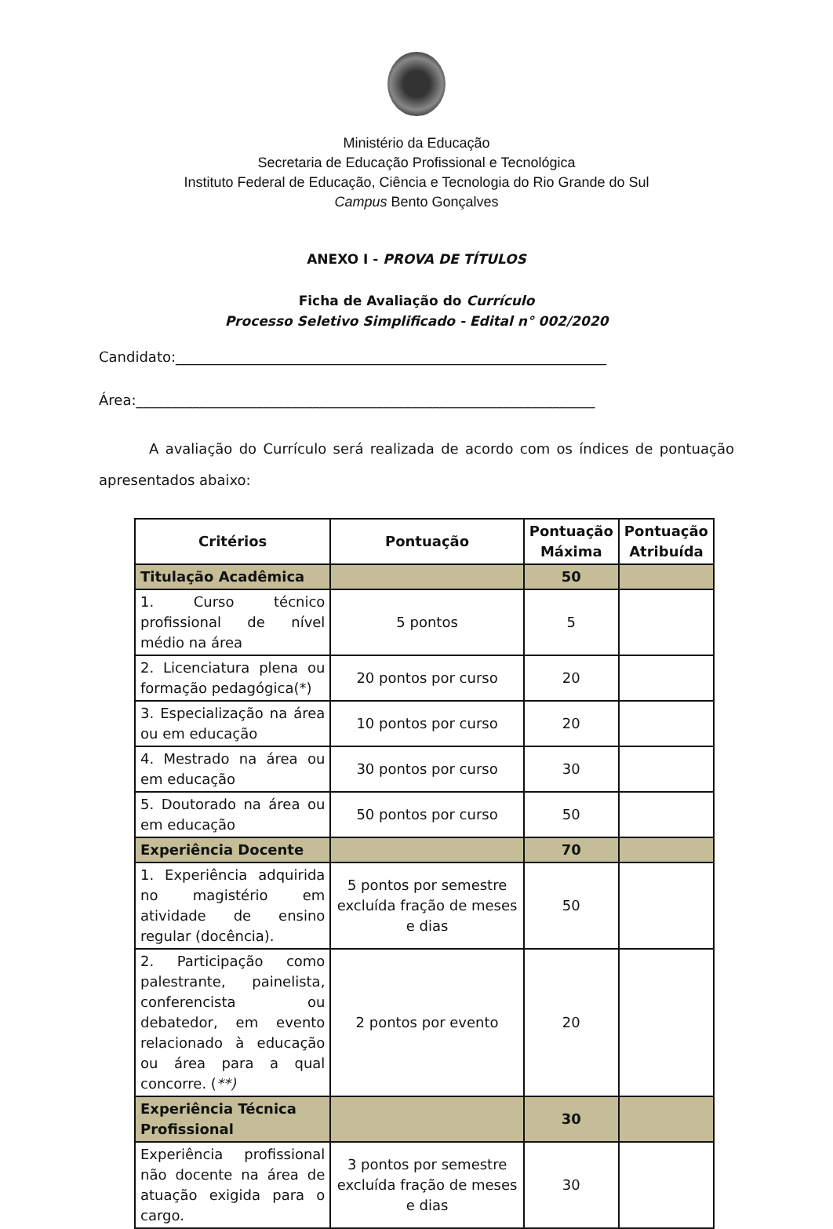Ministério da Educação
Secretaria de Educação Profissional e Tecnológica
Instituto Federal de Educação, Ciência e Tecnologia do Rio Grande do Sul
Campus Bento Gonçalves
ANEXO I - PROVA DE TÍTULOS
Ficha de Avaliação do Currículo
Processo Seletivo Simplificado - Edital n° 002/2020
Candidato:_____________________________________________________________
Área:_________________________________________________________________
A avaliação do Currículo será realizada de acordo com os índices de pontuação apresentados abaixo:
| Critérios | Pontuação | Pontuação Máxima | Pontuação Atribuída |
| --- | --- | --- | --- |
| Titulação Acadêmica | | 50 | |
| 1. Curso técnico profissional de nível médio na área | 5 pontos | 5 | |
| 2. Licenciatura plena ou formação pedagógica(*) | 20 pontos por curso | 20 | |
| 3. Especialização na área ou em educação | 10 pontos por curso | 20 | |
| 4. Mestrado na área ou em educação | 30 pontos por curso | 30 | |
| 5. Doutorado na área ou em educação | 50 pontos por curso | 50 | |
| Experiência Docente | | 70 | |
| 1. Experiência adquirida no magistério em atividade de ensino regular (docência). | 5 pontos por semestre excluída fração de meses e dias | 50 | |
| 2. Participação como palestrante, painelista, conferencista ou debatedor, em evento relacionado à educação ou área para a qual concorre. ( **) | 2 pontos por evento | 20 | |
| Experiência Técnica Profissional | | 30 | |
| Experiência profissional não docente na área de atuação exigida para o cargo. | 3 pontos por semestre excluída fração de meses e dias | 30 | |